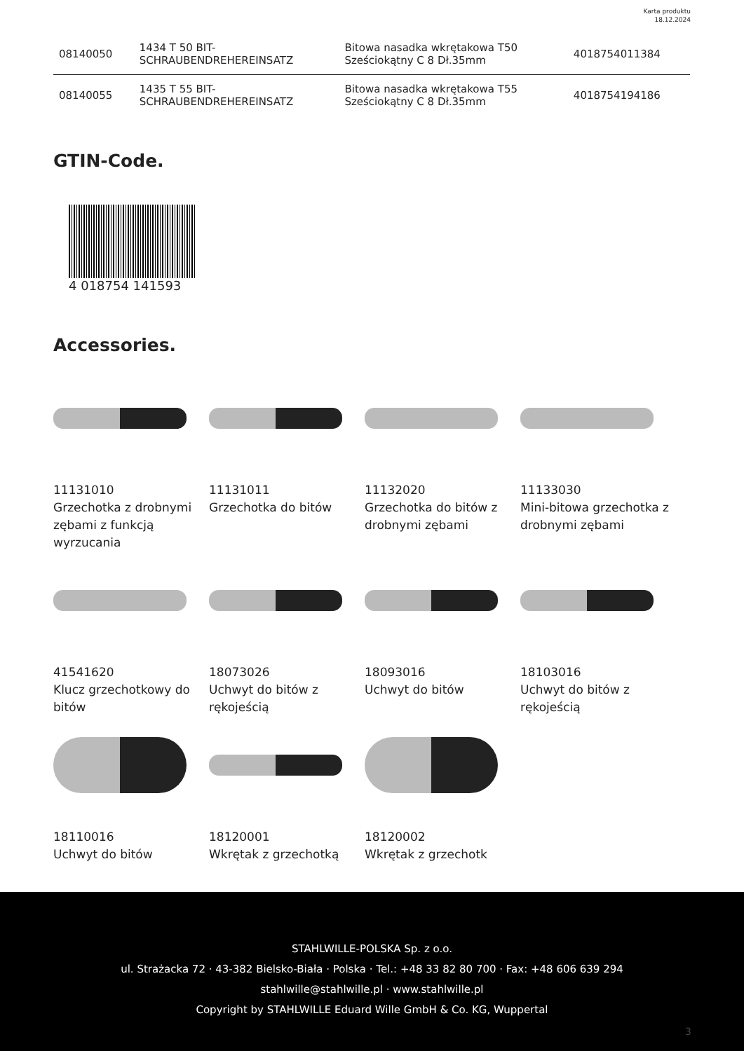Karta produktu
18.12.2024
| 08140050 | 1434 T 50 BIT- SCHRAUBENDREHEREINSATZ | Bitowa nasadka wkrętakowa T50 Sześciokątny C 8 Dł.35mm | 4018754011384 |
| 08140055 | 1435 T 55 BIT- SCHRAUBENDREHEREINSATZ | Bitowa nasadka wkrętakowa T55 Sześciokątny C 8 Dł.35mm | 4018754194186 |
GTIN-Code.
4 018754 141593
Accessories.
11131010
Grzechotka z drobnymi zębami z funkcją wyrzucania
11131011
Grzechotka do bitów
11132020
Grzechotka do bitów z drobnymi zębami
11133030
Mini-bitowa grzechotka z drobnymi zębami
41541620
Klucz grzechotkowy do bitów
18073026
Uchwyt do bitów z rękojeścią
18093016
Uchwyt do bitów
18103016
Uchwyt do bitów z rękojeścią
18110016
Uchwyt do bitów
18120001
Wkrętak z grzechotką
18120002
Wkrętak z grzechotk
STAHLWILLE-POLSKA Sp. z o.o.
ul. Strażacka 72 · 43-382 Bielsko-Biała · Polska · Tel.: +48 33 82 80 700 · Fax: +48 606 639 294
stahlwille@stahlwille.pl · www.stahlwille.pl
Copyright by STAHLWILLE Eduard Wille GmbH & Co. KG, Wuppertal
3